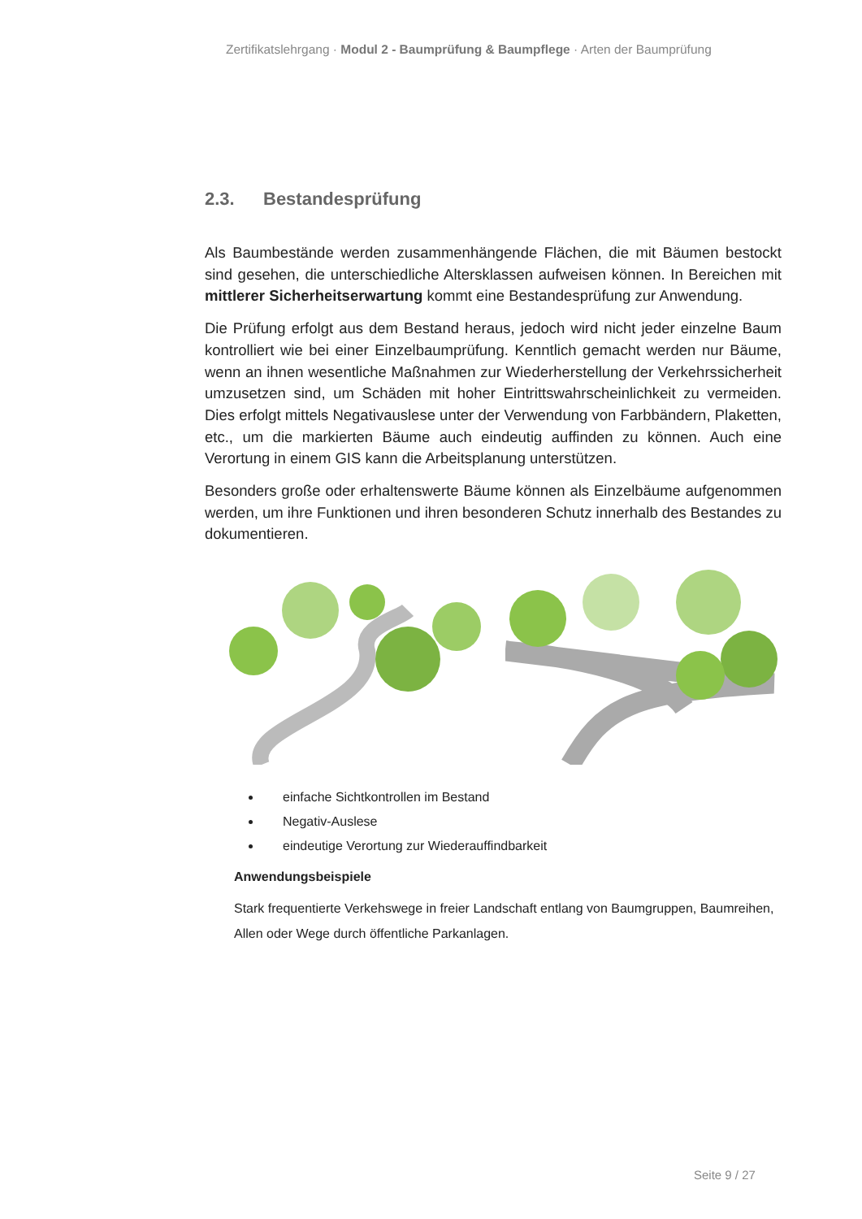Zertifikatslehrgang · Modul 2 - Baumprüfung & Baumpflege · Arten der Baumprüfung
2.3. Bestandesprüfung
Als Baumbestände werden zusammenhängende Flächen, die mit Bäumen bestockt sind gesehen, die unterschiedliche Altersklassen aufweisen können. In Bereichen mit mittlerer Sicherheitserwartung kommt eine Bestandesprüfung zur Anwendung.
Die Prüfung erfolgt aus dem Bestand heraus, jedoch wird nicht jeder einzelne Baum kontrolliert wie bei einer Einzelbaumprüfung. Kenntlich gemacht werden nur Bäume, wenn an ihnen wesentliche Maßnahmen zur Wiederherstellung der Verkehrssicherheit umzusetzen sind, um Schäden mit hoher Eintrittswahrscheinlichkeit zu vermeiden. Dies erfolgt mittels Negativauslese unter der Verwendung von Farbbändern, Plaketten, etc., um die markierten Bäume auch eindeutig auffinden zu können. Auch eine Verortung in einem GIS kann die Arbeitsplanung unterstützen.
Besonders große oder erhaltenswerte Bäume können als Einzelbäume aufgenommen werden, um ihre Funktionen und ihren besonderen Schutz innerhalb des Bestandes zu dokumentieren.
einfache Sichtkontrollen im Bestand
Negativ-Auslese
eindeutige Verortung zur Wiederauffindbarkeit
Anwendungsbeispiele
Stark frequentierte Verkehswege in freier Landschaft entlang von Baumgruppen, Baumreihen, Allen oder Wege durch öffentliche Parkanlagen.
Seite 9 / 27